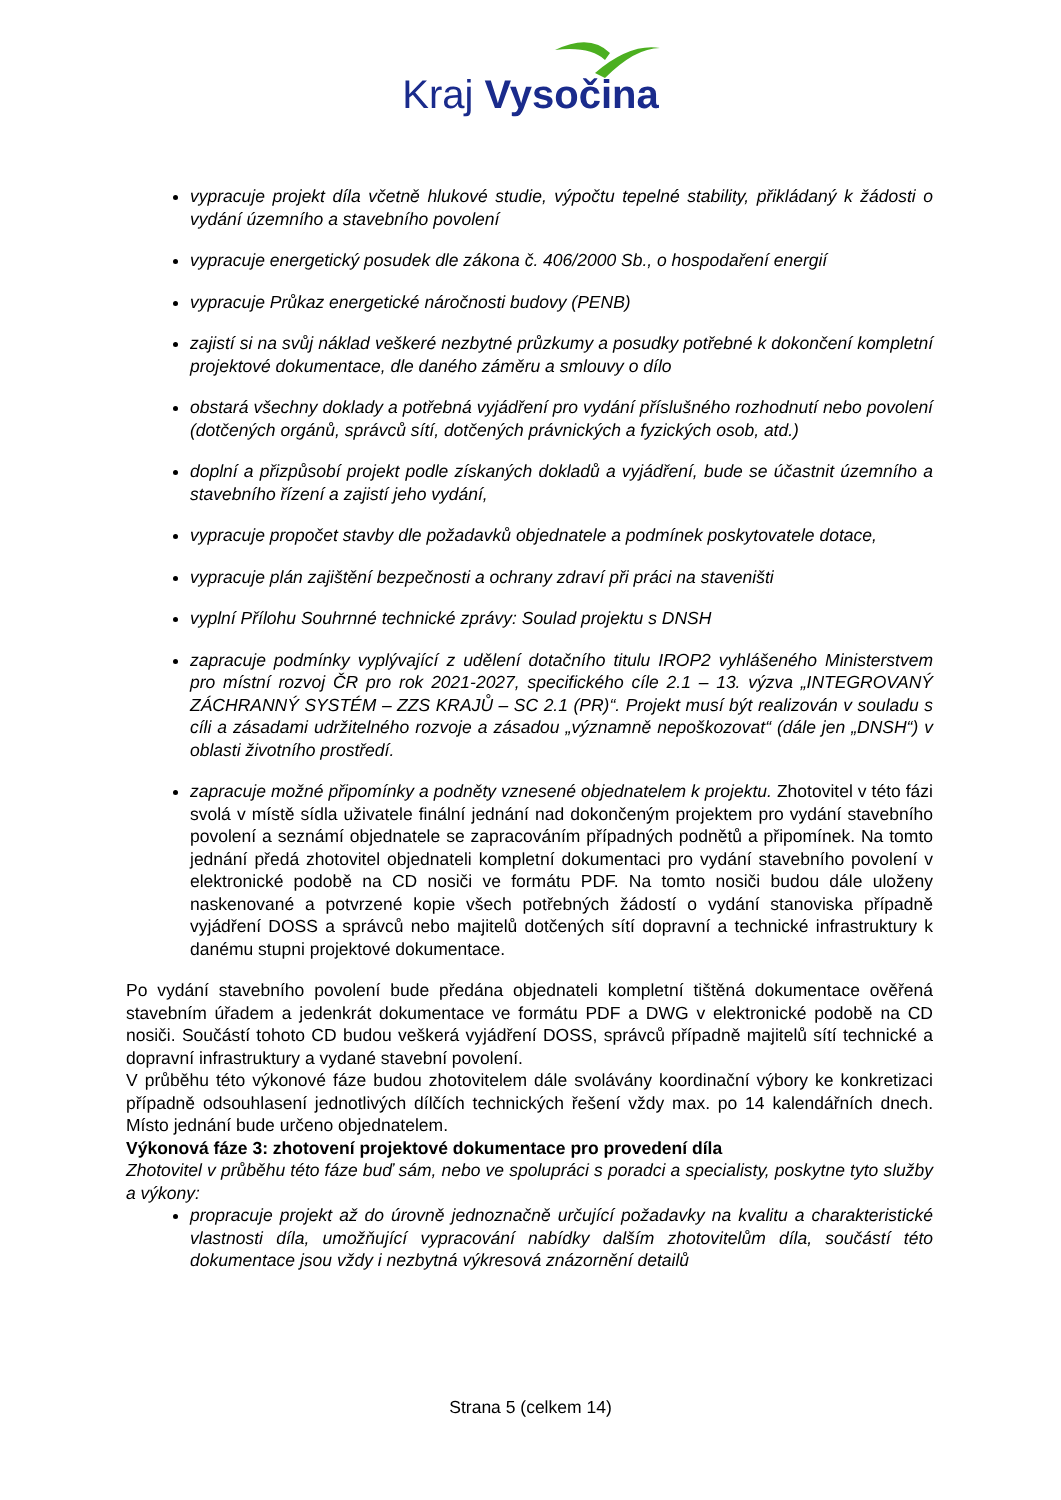Kraj Vysočina
vypracuje projekt díla včetně hlukové studie, výpočtu tepelné stability, přikládaný k žádosti o vydání územního a stavebního povolení
vypracuje energetický posudek dle zákona č. 406/2000 Sb., o hospodaření energií
vypracuje Průkaz energetické náročnosti budovy (PENB)
zajistí si na svůj náklad veškeré nezbytné průzkumy a posudky potřebné k dokončení kompletní projektové dokumentace, dle daného záměru a smlouvy o dílo
obstará všechny doklady a potřebná vyjádření pro vydání příslušného rozhodnutí nebo povolení (dotčených orgánů, správců sítí, dotčených právnických a fyzických osob, atd.)
doplní a přizpůsobí projekt podle získaných dokladů a vyjádření, bude se účastnit územního a stavebního řízení a zajistí jeho vydání,
vypracuje propočet stavby dle požadavků objednatele a podmínek poskytovatele dotace,
vypracuje plán zajištění bezpečnosti a ochrany zdraví při práci na staveništi
vyplní Přílohu Souhrnné technické zprávy: Soulad projektu s DNSH
zapracuje podmínky vyplývající z udělení dotačního titulu IROP2 vyhlášeného Ministerstvem pro místní rozvoj ČR pro rok 2021-2027, specifického cíle 2.1 – 13. výzva „INTEGROVANÝ ZÁCHRANNÝ SYSTÉM – ZZS KRAJŮ – SC 2.1 (PR)“. Projekt musí být realizován v souladu s cíli a zásadami udržitelného rozvoje a zásadou „významně nepoškozovat“ (dále jen „DNSH“) v oblasti životního prostředí.
zapracuje možné připomínky a podněty vznesené objednatelem k projektu. Zhotovitel v této fázi svolá v místě sídla uživatele finální jednání nad dokončeným projektem pro vydání stavebního povolení a seznámí objednatele se zapracováním případných podnětů a připomínek. Na tomto jednání předá zhotovitel objednateli kompletní dokumentaci pro vydání stavebního povolení v elektronické podobě na CD nosiči ve formátu PDF. Na tomto nosiči budou dále uloženy naskenované a potvrzené kopie všech potřebných žádostí o vydání stanoviska případně vyjádření DOSS a správců nebo majitelů dotčených sítí dopravní a technické infrastruktury k danému stupni projektové dokumentace.
Po vydání stavebního povolení bude předána objednateli kompletní tištěná dokumentace ověřená stavebním úřadem a jedenkrát dokumentace ve formátu PDF a DWG v elektronické podobě na CD nosiči. Součástí tohoto CD budou veškerá vyjádření DOSS, správců případně majitelů sítí technické a dopravní infrastruktury a vydané stavební povolení.
V průběhu této výkonové fáze budou zhotovitelem dále svolávány koordinační výbory ke konkretizaci případně odsouhlasení jednotlivých dílčích technických řešení vždy max. po 14 kalendářních dnech. Místo jednání bude určeno objednatelem.
Výkonová fáze 3: zhotovení projektové dokumentace pro provedení díla
Zhotovitel v průběhu této fáze buď sám, nebo ve spolupráci s poradci a specialisty, poskytne tyto služby a výkony:
propracuje projekt až do úrovně jednoznačně určující požadavky na kvalitu a charakteristické vlastnosti díla, umožňující vypracování nabídky dalším zhotovitelům díla, součástí této dokumentace jsou vždy i nezbytná výkresová znázornění detailů
Strana 5 (celkem 14)